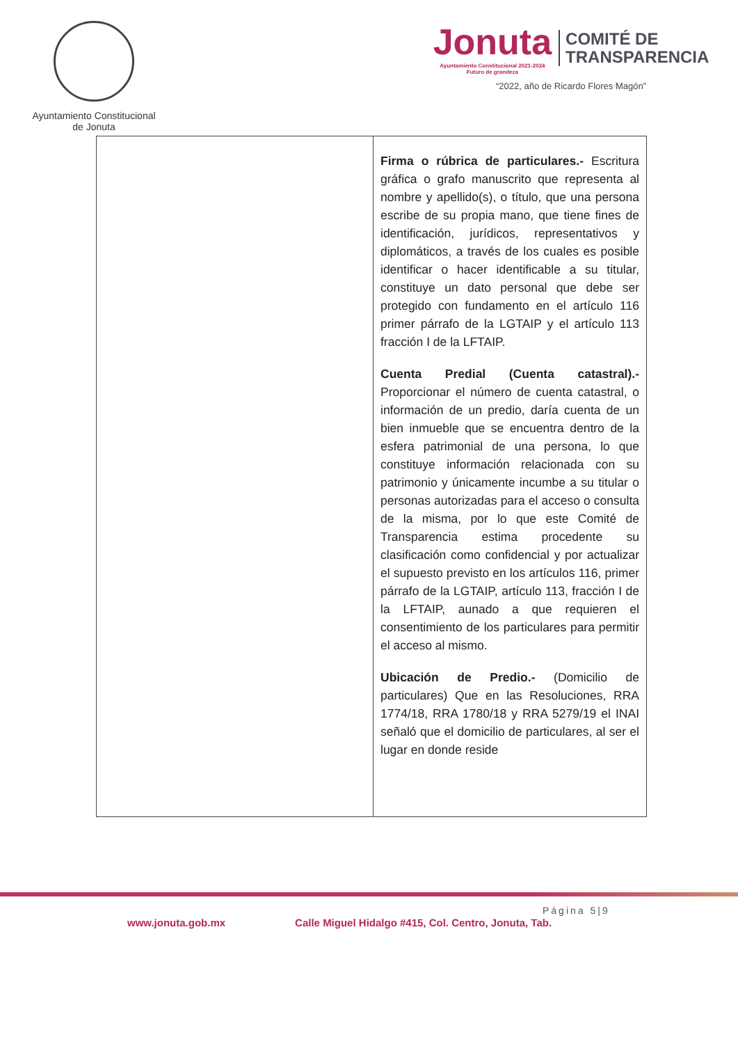Ayuntamiento Constitucional
de Jonuta
Jonuta
Ayuntamiento Constitucional 2021-2024
Futuro de grandeza
COMITÉ DE
TRANSPARENCIA
“2022, año de Ricardo Flores Magón”
| | Firma o rúbrica de particulares.- Escritura gráfica o grafo manuscrito que representa al nombre y apellido(s), o título, que una persona escribe de su propia mano, que tiene fines de identificación, jurídicos, representativos y diplomáticos, a través de los cuales es posible identificar o hacer identificable a su titular, constituye un dato personal que debe ser protegido con fundamento en el artículo 116 primer párrafo de la LGTAIP y el artículo 113 fracción I de la LFTAIP. Cuenta Predial (Cuenta catastral).- Proporcionar el número de cuenta catastral, o información de un predio, daría cuenta de un bien inmueble que se encuentra dentro de la esfera patrimonial de una persona, lo que constituye información relacionada con su patrimonio y únicamente incumbe a su titular o personas autorizadas para el acceso o consulta de la misma, por lo que este Comité de Transparencia estima procedente su clasificación como confidencial y por actualizar el supuesto previsto en los artículos 116, primer párrafo de la LGTAIP, artículo 113, fracción I de la LFTAIP, aunado a que requieren el consentimiento de los particulares para permitir el acceso al mismo. Ubicación de Predio.- (Domicilio de particulares) Que en las Resoluciones, RRA 1774/18, RRA 1780/18 y RRA 5279/19 el INAI señaló que el domicilio de particulares, al ser el lugar en donde reside |
Página 5|9
www.jonuta.gob.mx Calle Miguel Hidalgo #415, Col. Centro, Jonuta, Tab.